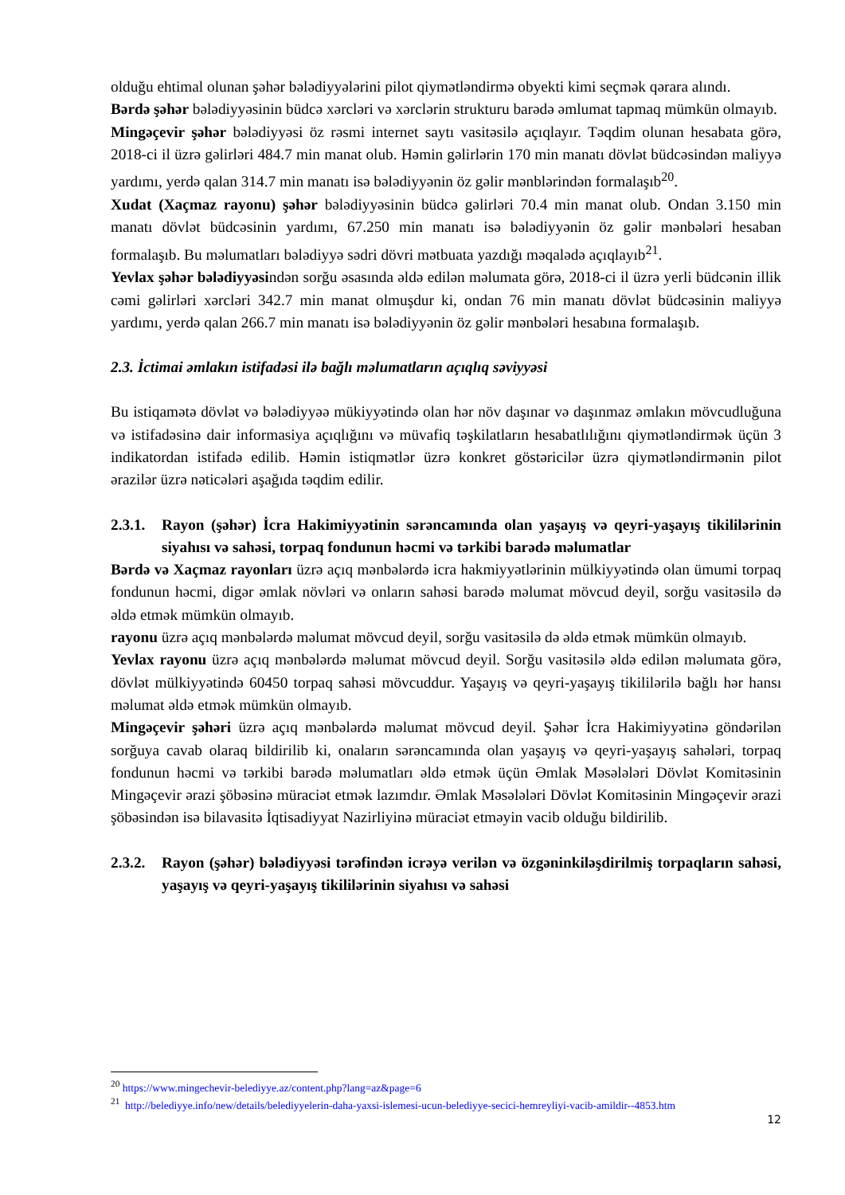olduğu ehtimal olunan şəhər bələdiyyələrini pilot qiymətləndirmə obyekti kimi seçmək qərara alındı.
Bərdə şəhər bələdiyyəsinin büdcə xərcləri və xərclərin strukturu barədə əmlumat tapmaq mümkün olmayıb.
Mingəçevir şəhər bələdiyyəsi öz rəsmi internet saytı vasitəsilə açıqlayır. Təqdim olunan hesabata görə, 2018-ci il üzrə gəlirləri 484.7 min manat olub. Həmin gəlirlərin 170 min manatı dövlət büdcəsindən maliyyə yardımı, yerdə qalan 314.7 min manatı isə bələdiyyənin öz gəlir mənblərindən formalaşıb<sup>20</sup>.
Xudat (Xaçmaz rayonu) şəhər bələdiyyəsinin büdcə gəlirləri 70.4 min manat olub. Ondan 3.150 min manatı dövlət büdcəsinin yardımı, 67.250 min manatı isə bələdiyyənin öz gəlir mənbələri hesaban formalaşıb. Bu məlumatları bələdiyyə sədri dövri mətbuata yazdığı məqalədə açıqlayıb<sup>21</sup>.
Yevlax şəhər bələdiyyəsindən sorğu əsasında əldə edilən məlumata görə, 2018-ci il üzrə yerli büdcənin illik cəmi gəlirləri xərcləri 342.7 min manat olmuşdur ki, ondan 76 min manatı dövlət büdcəsinin maliyyə yardımı, yerdə qalan 266.7 min manatı isə bələdiyyənin öz gəlir mənbələri hesabına formalaşıb.
2.3. İctimai əmlakın istifadəsi ilə bağlı məlumatların açıqlıq səviyyəsi
Bu istiqamətə dövlət və bələdiyyəə mükiyyətində olan hər növ daşınar və daşınmaz əmlakın mövcudluğuna və istifadəsinə dair informasiya açıqlığını və müvafiq təşkilatların hesabatlılığını qiymətləndirmək üçün 3 indikatordan istifadə edilib. Həmin istiqmətlər üzrə konkret göstəricilər üzrə qiymətləndirmənin pilot ərazilər üzrə nəticələri aşağıda təqdim edilir.
2.3.1. Rayon (şəhər) İcra Hakimiyyətinin sərəncamında olan yaşayış və qeyri-yaşayış tikililərinin siyahısı və sahəsi, torpaq fondunun həcmi və tərkibi barədə məlumatlar
Bərdə və Xaçmaz rayonları üzrə açıq mənbələrdə icra hakmiyyətlərinin mülkiyyətində olan ümumi torpaq fondunun həcmi, digər əmlak növləri və onların sahəsi barədə məlumat mövcud deyil, sorğu vasitəsilə də əldə etmək mümkün olmayıb.
rayonu üzrə açıq mənbələrdə məlumat mövcud deyil, sorğu vasitəsilə də əldə etmək mümkün olmayıb.
Yevlax rayonu üzrə açıq mənbələrdə məlumat mövcud deyil. Sorğu vasitəsilə əldə edilən məlumata görə, dövlət mülkiyyətində 60450 torpaq sahəsi mövcuddur. Yaşayış və qeyri-yaşayış tikililərilə bağlı hər hansı məlumat əldə etmək mümkün olmayıb.
Mingəçevir şəhəri üzrə açıq mənbələrdə məlumat mövcud deyil. Şəhər İcra Hakimiyyətinə göndərilən sorğuya cavab olaraq bildirilib ki, onaların sərəncamında olan yaşayış və qeyri-yaşayış sahələri, torpaq fondunun həcmi və tərkibi barədə məlumatları əldə etmək üçün Əmlak Məsələləri Dövlət Komitəsinin Mingəçevir ərazi şöbəsinə müraciət etmək lazımdır. Əmlak Məsələləri Dövlət Komitəsinin Mingəçevir ərazi şöbəsindən isə bilavasitə İqtisadiyyat Nazirliyinə müraciət etməyin vacib olduğu bildirilib.
2.3.2. Rayon (şəhər) bələdiyyəsi tərəfindən icrəyə verilən və özgəninkiləşdirilmiş torpaqların sahəsi, yaşayış və qeyri-yaşayış tikililərinin siyahısı və sahəsi
<sup>20</sup> https://www.mingechevir-belediyye.az/content.php?lang=az&page=6
<sup>21</sup> http://belediyye.info/new/details/belediyyelerin-daha-yaxsi-islemesi-ucun-belediyye-secici-hemreyliyi-vacib-amildir--4853.htm
12